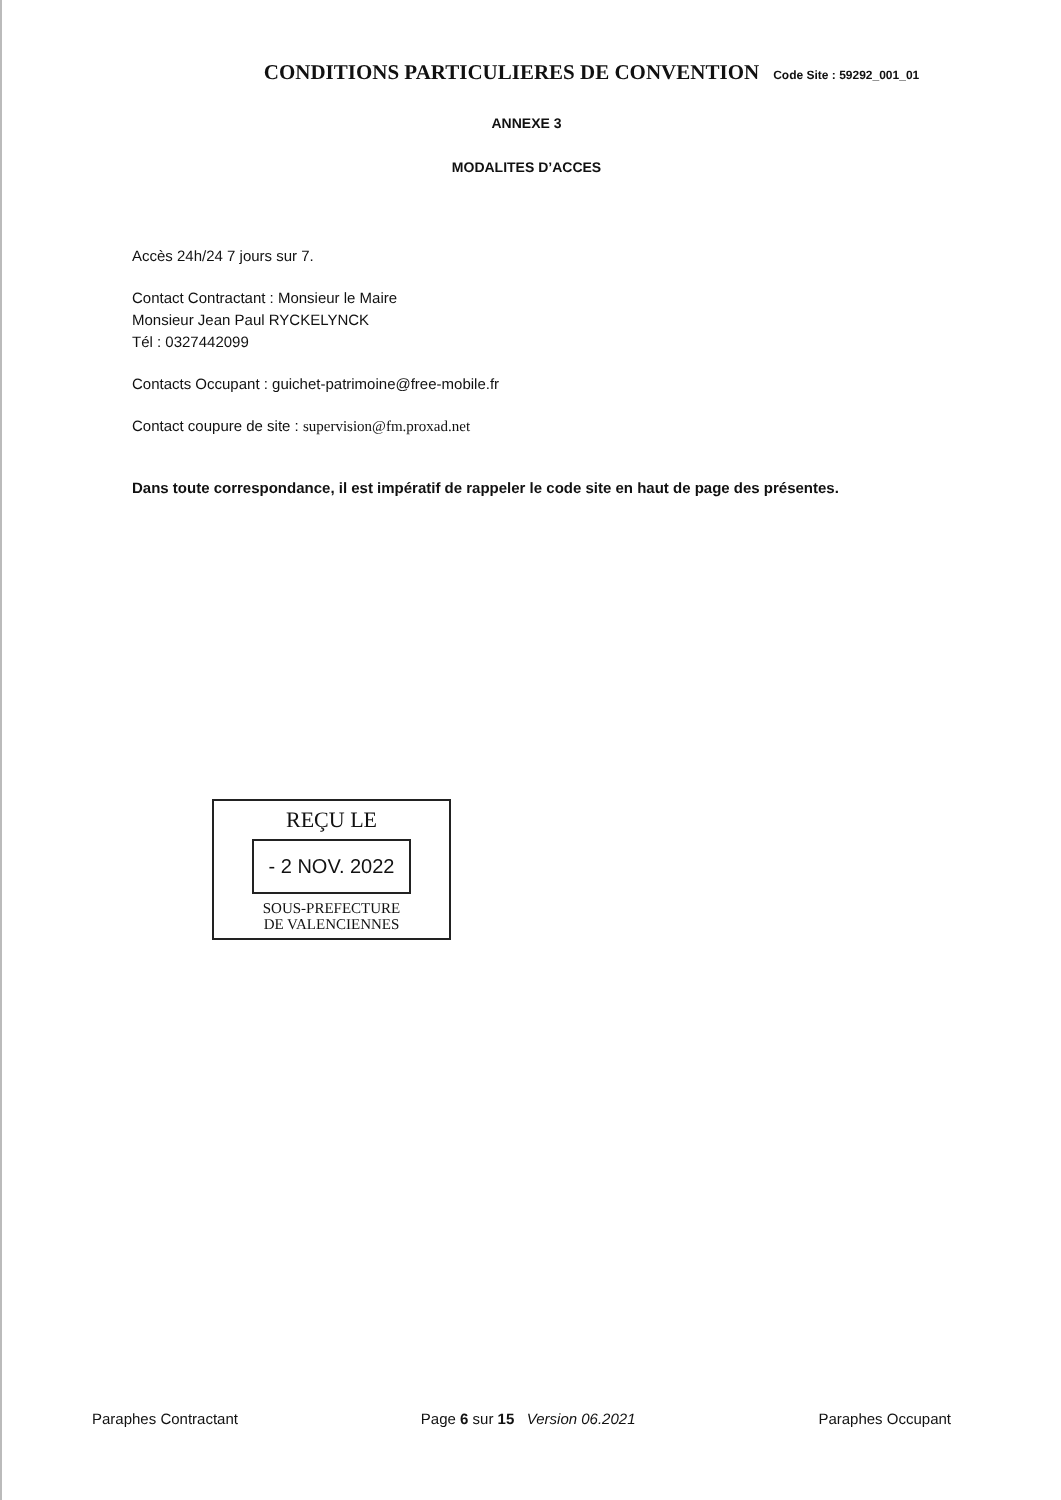CONDITIONS PARTICULIERES DE CONVENTION Code Site : 59292_001_01
ANNEXE 3
MODALITES D’ACCES
Accès 24h/24 7 jours sur 7.
Contact Contractant : Monsieur le Maire
Monsieur Jean Paul RYCKELYNCK
Tél : 0327442099
Contacts Occupant : guichet-patrimoine@free-mobile.fr
Contact coupure de site : supervision@fm.proxad.net
Dans toute correspondance, il est impératif de rappeler le code site en haut de page des présentes.
REÇU LE
- 2 NOV. 2022
SOUS-PREFECTURE
DE VALENCIENNES
Paraphes Contractant Page 6 sur 15 Version 06.2021 Paraphes Occupant